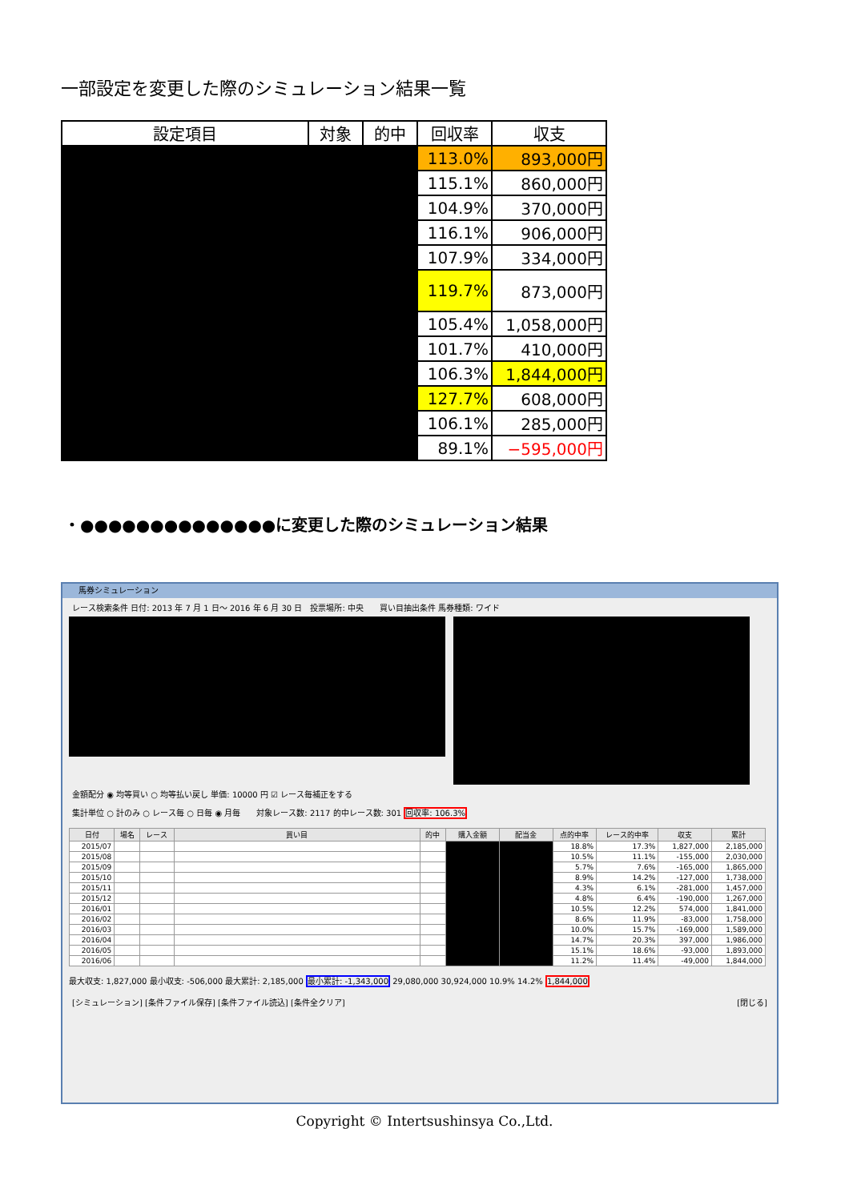一部設定を変更した際のシミュレーション結果一覧
| 設定項目 | 対象 | 的中 | 回収率 | 収支 |
| --- | --- | --- | --- | --- |
| | | | 113.0% | 893,000円 |
| | | | 115.1% | 860,000円 |
| | | | 104.9% | 370,000円 |
| | | | 116.1% | 906,000円 |
| | | | 107.9% | 334,000円 |
| | | | 119.7% | 873,000円 |
| | | | 105.4% | 1,058,000円 |
| | | | 101.7% | 410,000円 |
| | | | 106.3% | 1,844,000円 |
| | | | 127.7% | 608,000円 |
| | | | 106.1% | 285,000円 |
| | | | 89.1% | −595,000円 |
・●●●●●●●●●●●●●●に変更した際のシミュレーション結果
馬券シミュレーション
レース検索条件 日付: 2013 年 7 月 1 日～ 2016 年 6 月 30 日　投票場所: 中央　　買い目抽出条件 馬券種類: ワイド
金額配分 ◉ 均等買い ○ 均等払い戻し 単価: 10000 円 ☑ レース毎補正をする
集計単位 ○ 計のみ ○ レース毎 ○ 日毎 ◉ 月毎　　対象レース数: 2117 的中レース数: 301 回収率: 106.3%
| 日付 | 場名 | レース | 買い目 | 的中 | 購入金額 | 配当金 | 点的中率 | レース的中率 | 収支 | 累計 |
| --- | --- | --- | --- | --- | --- | --- | --- | --- | --- | --- |
| 2015/07 | | | | | | | 18.8% | 17.3% | 1,827,000 | 2,185,000 |
| 2015/08 | | | | | | | 10.5% | 11.1% | -155,000 | 2,030,000 |
| 2015/09 | | | | | | | 5.7% | 7.6% | -165,000 | 1,865,000 |
| 2015/10 | | | | | | | 8.9% | 14.2% | -127,000 | 1,738,000 |
| 2015/11 | | | | | | | 4.3% | 6.1% | -281,000 | 1,457,000 |
| 2015/12 | | | | | | | 4.8% | 6.4% | -190,000 | 1,267,000 |
| 2016/01 | | | | | | | 10.5% | 12.2% | 574,000 | 1,841,000 |
| 2016/02 | | | | | | | 8.6% | 11.9% | -83,000 | 1,758,000 |
| 2016/03 | | | | | | | 10.0% | 15.7% | -169,000 | 1,589,000 |
| 2016/04 | | | | | | | 14.7% | 20.3% | 397,000 | 1,986,000 |
| 2016/05 | | | | | | | 15.1% | 18.6% | -93,000 | 1,893,000 |
| 2016/06 | | | | | | | 11.2% | 11.4% | -49,000 | 1,844,000 |
最大収支: 1,827,000 最小収支: -506,000 最大累計: 2,185,000 最小累計: -1,343,000 29,080,000 30,924,000 10.9% 14.2% 1,844,000
[シミュレーション] [条件ファイル保存] [条件ファイル読込] [条件全クリア] [閉じる]
Copyright © Intertsushinsya Co.,Ltd.